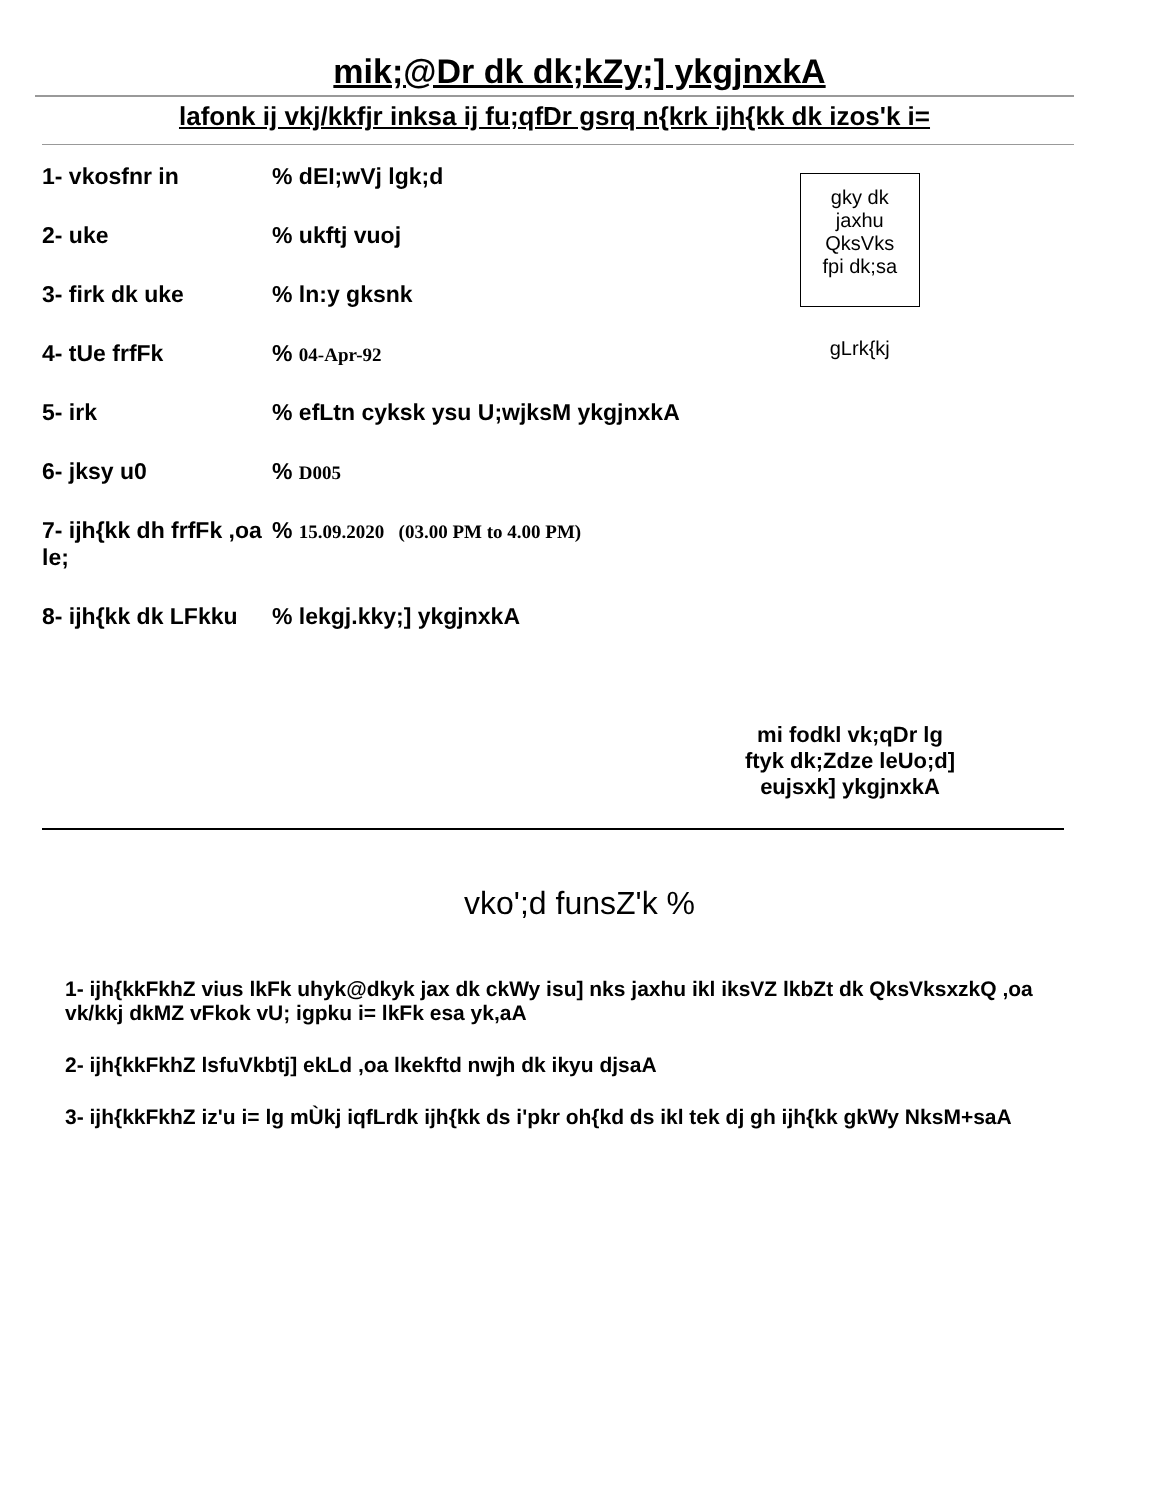mik;@Dr dk dk;kZy;] ykgjnxkA
lafonk ij vkj/kkfjr inksa ij fu;qfDr gsrq n{krk ijh{kk dk izos'k i=
| 1- vkosfnr in | % dEI;wVj lgk;d |
| 2- uke | % ukftj vuoj |
| 3- firk dk uke | % ln:y gksnk |
| 4- tUe frfFk | % 04-Apr-92 |
| 5- irk | % efLtn cyksk ysu U;wjksM ykgjnxkA |
| 6- jksy u0 | % D005 |
| 7- ijh{kk dh frfFk ,oa le; | % 15.09.2020 (03.00 PM to 4.00 PM) |
| 8- ijh{kk dk LFkku | % lekgj.kky;] ykgjnxkA |
gky dk
jaxhu QksVks
fpi dk;sa
gLrk{kj
mi fodkl vk;qDr lg
ftyk dk;Zdze leUo;d]
eujsxk] ykgjnxkA
vko';d funsZ'k %
1- ijh{kkFkhZ vius lkFk uhyk@dkyk jax dk ckWy isu] nks jaxhu ikl iksVZ lkbZt dk QksVksxzkQ ,oa vk/kkj dkMZ vFkok vU; igpku i= lkFk esa yk,aA
2- ijh{kkFkhZ lsfuVkbtj] ekLd ,oa lkekftd nwjh dk ikyu djsaA
3- ijh{kkFkhZ iz'u i= lg mÙkj iqfLrdk ijh{kk ds i'pkr oh{kd ds ikl tek dj gh ijh{kk gkWy NksM+saA